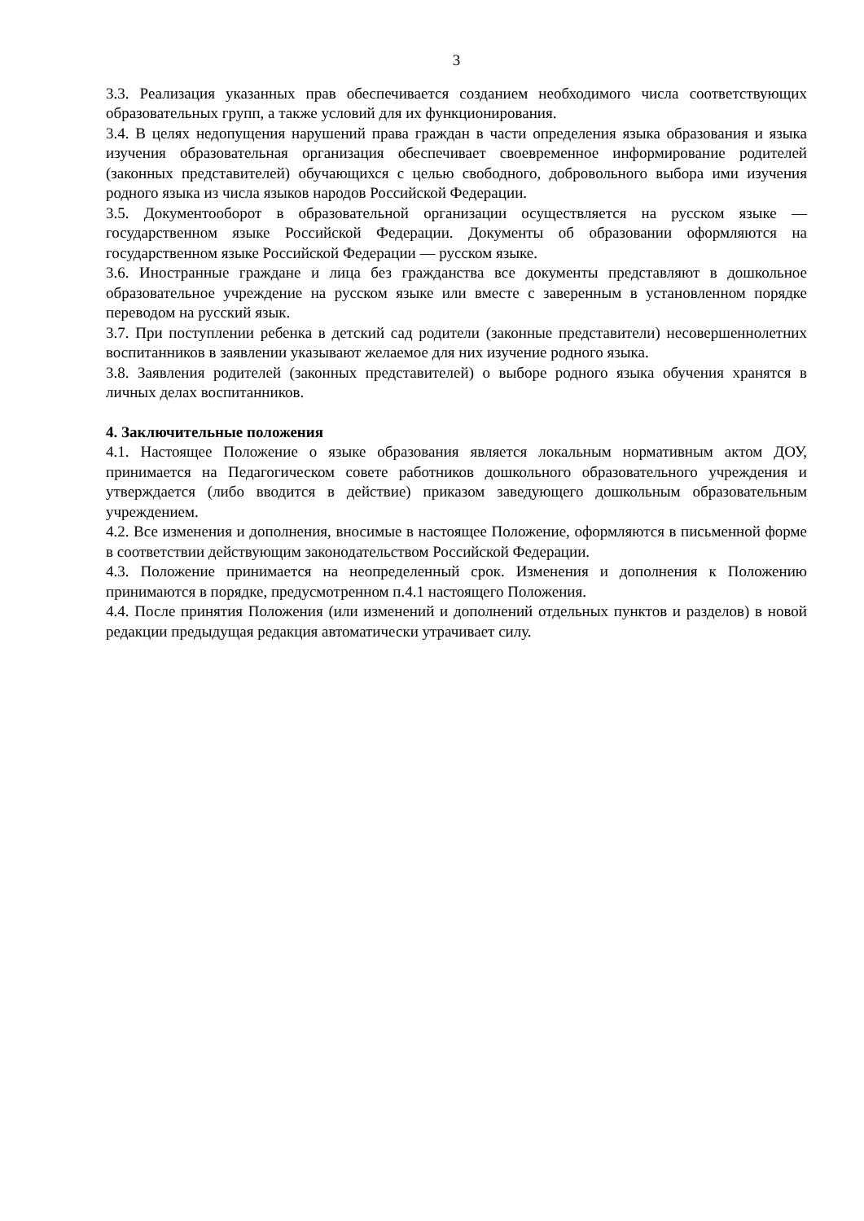3
3.3. Реализация указанных прав обеспечивается созданием необходимого числа соответствующих образовательных групп, а также условий для их функционирования.
3.4. В целях недопущения нарушений права граждан в части определения языка образования и языка изучения образовательная организация обеспечивает своевременное информирование родителей (законных представителей) обучающихся с целью свободного, добровольного выбора ими изучения родного языка из числа языков народов Российской Федерации.
3.5. Документооборот в образовательной организации осуществляется на русском языке — государственном языке Российской Федерации. Документы об образовании оформляются на государственном языке Российской Федерации — русском языке.
3.6. Иностранные граждане и лица без гражданства все документы представляют в дошкольное образовательное учреждение на русском языке или вместе с заверенным в установленном порядке переводом на русский язык.
3.7. При поступлении ребенка в детский сад родители (законные представители) несовершеннолетних воспитанников в заявлении указывают желаемое для них изучение родного языка.
3.8. Заявления родителей (законных представителей) о выборе родного языка обучения хранятся в личных делах воспитанников.
4. Заключительные положения
4.1. Настоящее Положение о языке образования является локальным нормативным актом ДОУ, принимается на Педагогическом совете работников дошкольного образовательного учреждения и утверждается (либо вводится в действие) приказом заведующего дошкольным образовательным учреждением.
4.2. Все изменения и дополнения, вносимые в настоящее Положение, оформляются в письменной форме в соответствии действующим законодательством Российской Федерации.
4.3. Положение принимается на неопределенный срок. Изменения и дополнения к Положению принимаются в порядке, предусмотренном п.4.1 настоящего Положения.
4.4. После принятия Положения (или изменений и дополнений отдельных пунктов и разделов) в новой редакции предыдущая редакция автоматически утрачивает силу.